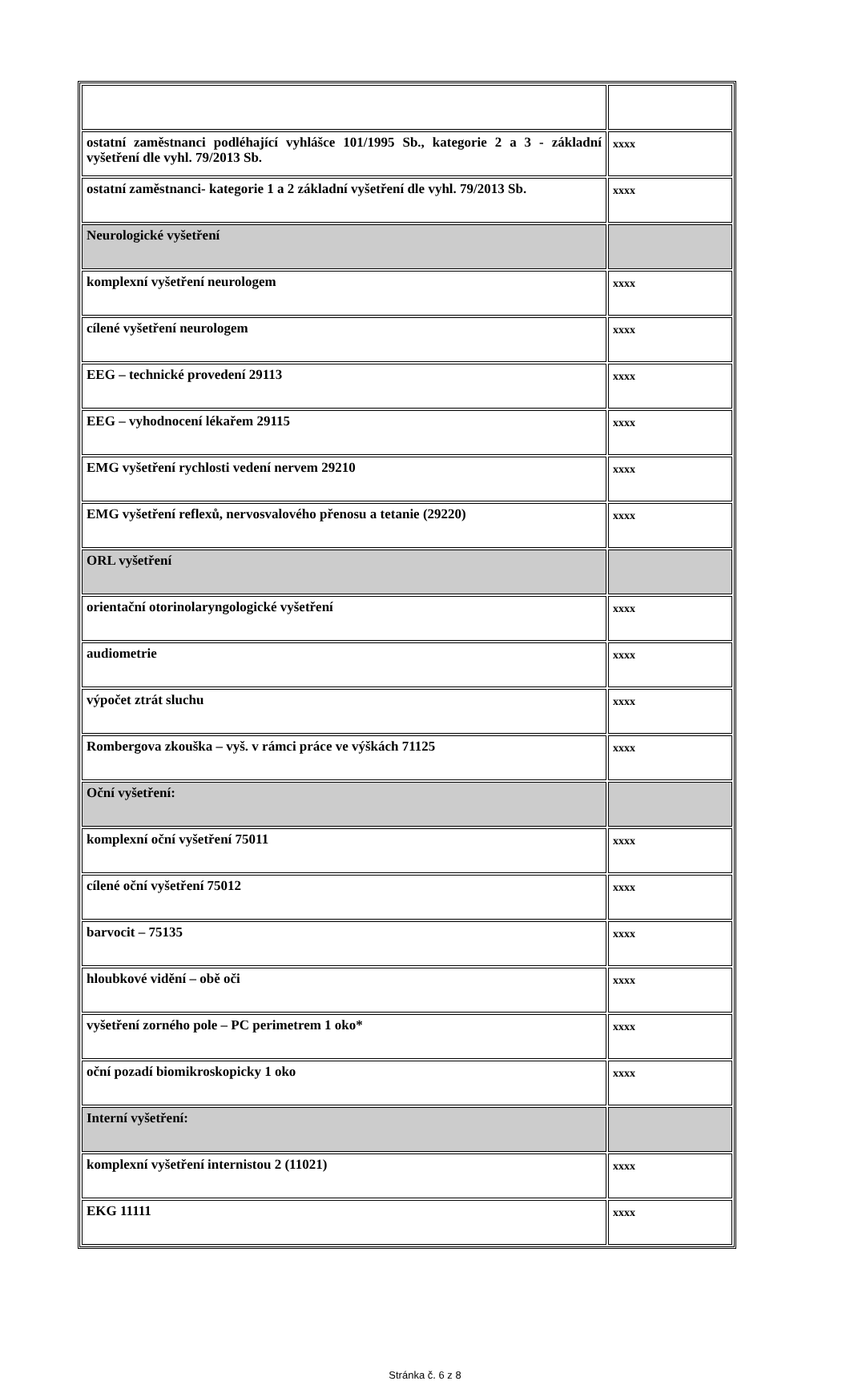| ostatní zaměstnanci podléhající vyhlášce 101/1995 Sb., kategorie 2 a 3 - základní vyšetření dle vyhl. 79/2013 Sb. | xxxx |
| ostatní zaměstnanci- kategorie 1 a 2 základní vyšetření dle vyhl. 79/2013 Sb. | xxxx |
| Neurologické vyšetření | |
| komplexní vyšetření neurologem | xxxx |
| cílené vyšetření neurologem | xxxx |
| EEG – technické provedení 29113 | xxxx |
| EEG – vyhodnocení lékařem 29115 | xxxx |
| EMG vyšetření rychlosti vedení nervem 29210 | xxxx |
| EMG vyšetření reflexů, nervosvalového přenosu a tetanie (29220) | xxxx |
| ORL vyšetření | |
| orientační otorinolaryngologické vyšetření | xxxx |
| audiometrie | xxxx |
| výpočet ztrát sluchu | xxxx |
| Rombergova zkouška – vyš. v rámci práce ve výškách 71125 | xxxx |
| Oční vyšetření: | |
| komplexní oční vyšetření 75011 | xxxx |
| cílené oční vyšetření 75012 | xxxx |
| barvocit – 75135 | xxxx |
| hloubkové vidění – obě oči | xxxx |
| vyšetření zorného pole – PC perimetrem 1 oko* | xxxx |
| oční pozadí biomikroskopicky 1 oko | xxxx |
| Interní vyšetření: | |
| komplexní vyšetření internistou 2 (11021) | xxxx |
| EKG 11111 | xxxx |
Stránka č. 6 z 8